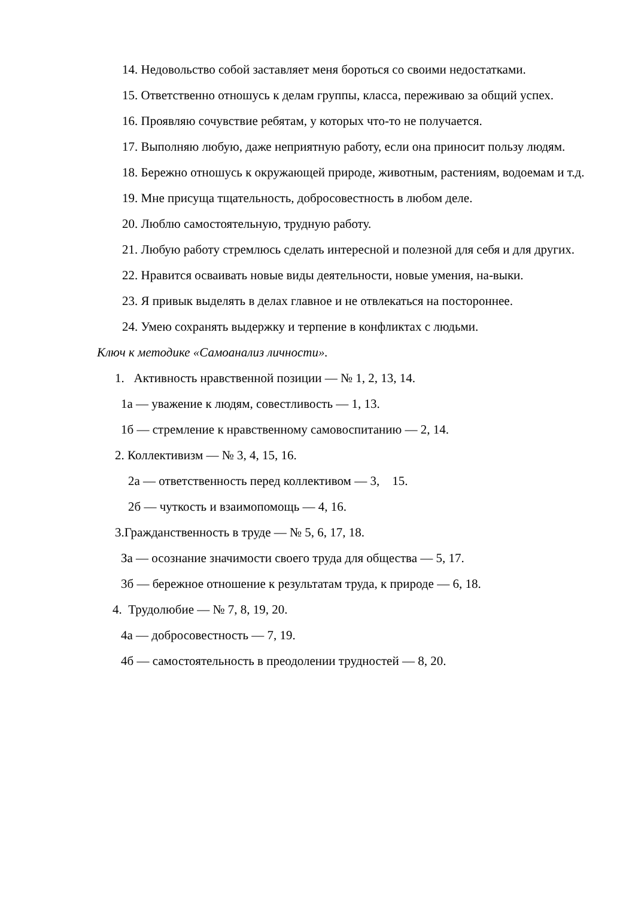14. Недовольство собой заставляет меня бороться со своими недостатками.
15. Ответственно отношусь к делам группы, класса, переживаю за общий успех.
16. Проявляю сочувствие ребятам, у которых что-то не получается.
17. Выполняю любую, даже неприятную работу, если она приносит пользу людям.
18. Бережно отношусь к окружающей природе, животным, растениям, водоемам и т.д.
19. Мне присуща тщательность, добросовестность в любом деле.
20. Люблю самостоятельную, трудную работу.
21. Любую работу стремлюсь сделать интересной и полезной для себя и для других.
22. Нравится осваивать новые виды деятельности, новые умения, на-выки.
23. Я привык выделять в делах главное и не отвлекаться на постороннее.
24. Умею сохранять выдержку и терпение в конфликтах с людьми.
Ключ к методике «Самоанализ личности».
1. Активность нравственной позиции — № 1, 2, 13, 14.
1а — уважение к людям, совестливость — 1, 13.
1б — стремление к нравственному самовоспитанию — 2, 14.
2. Коллективизм — № 3, 4, 15, 16.
2а — ответственность перед коллективом — 3, 15.
2б — чуткость и взаимопомощь — 4, 16.
3.Гражданственность в труде — № 5, 6, 17, 18.
За — осознание значимости своего труда для общества — 5, 17.
3б — бережное отношение к результатам труда, к природе — 6, 18.
4. Трудолюбие — № 7, 8, 19, 20.
4а — добросовестность — 7, 19.
4б — самостоятельность в преодолении трудностей — 8, 20.